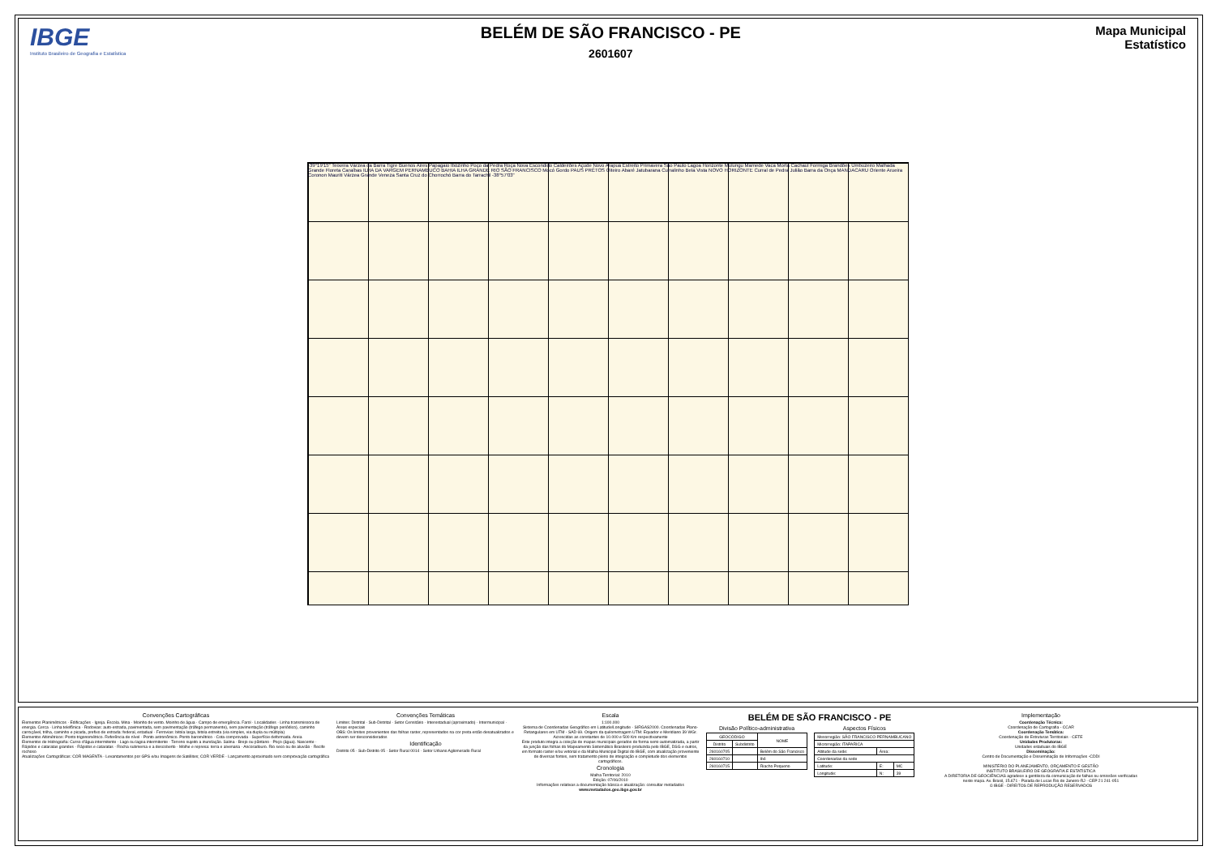IBGE
Instituto Brasileiro de Geografia e Estatística
BELÉM DE SÃO FRANCISCO - PE
2601607
Mapa Municipal
Estatístico
-39°19'15" Teixeira Várzea da Barra Tigre Buenos Aires Papagaio Ibózinho Poço da Pedra Roça Nova Escondido Caldeirões Açude Novo Arapuá Estreito Primavera São Paulo Lagoa Horizonte Mulungu Mamede Vaca Morta Cachaul Formiga Brandões Umbuzeiro Malhada Grande Floreta Caraíbas ILHA DA VARGEM PERNAMBUCO BAHIA ILHA GRANDE RIO SÃO FRANCISCO Mocó Gordo PAUS PRÊTOS Oiteiro Abaré Jatubarana Curralinho Bela Vista NOVO HORIZONTE Curral de Pedra Julião Barra da Onça MANDACARU Oriente Arueira Coronon Mauriti Várzea Grande Veneza Santa Cruz do Chorrochó Barra do Tarrachil -38°57'03"
Convenções Cartográficas
Elementos Planimétricos · Edificações · Igreja. Escola. Mina · Moinho de vento. Moinho de água · Campo de emergência. Farol · Localidades · Linha transmissora de energia. Cerca · Linha telefônica · Rodovias: auto-estrada, pavimentada, sem pavimentação (tráfego permanente), sem pavimentação (tráfego periódico), caminho carroçável, trilha, caminho e picada, prefixo de estrada: federal, estadual · Ferrovias: bitola larga, bitola estreita (via simples, via dupla ou múltipla)
Elementos Altimétricos: Ponto trigonométrico. Referência de nível · Ponto astronômico. Ponto barométrico · Cota comprovada · Superfície deformada. Areia
Elementos de Hidrografia: Curso d'água intermitente · Lago ou lagoa intermitente · Terreno sujeito a inundação. Salina · Brejo ou pântano · Poço (água). Nascente · Rápidos e cataratas grandes · Rápidos e cataratas · Rocha submersa e a descoberto · Molhe e represa: terra e alvenaria · Ancoradouro. Rio seco ou de aluvião · Recife rochoso
Atualizações Cartográficas: COR MAGENTA - Levantamentos por GPS e/ou Imagens de Satélites; COR VERDE - Lançamento aproximado sem comprovação cartográfica
Convenções Temáticas
Limites: Distrital · Sub-Distrital · Setor Censitário · Interestadual (aproximado) · Intermunicipal · Áreas especiais
OBS: Os limites provenientes das folhas raster, representados na cor preta estão desatualizados e devem ser desconsiderados
Identificação
Distrito 05 · Sub-Distrito 05 · Setor Rural 0014 · Setor Urbano Aglomerado Rural
Escala
1:100.000
Sistema de Coordenadas Geográfico em Latitude/Longitude - SIRGAS2000. Coordenadas Plano-Retangulares em UTM - SAD 69. Origem da quilometragem UTM: Equador e Meridiano 39 WGr. Acrescidas as constantes de 10.000 e 500 Km respectivamente
Este produto integra a coleção de mapas municipais gerados de forma semi-automatizada, a partir da junção das folhas do Mapeamento Sistemático Brasileiro produzida pelo IBGE, DSG e outros, em formato raster e/ou vetorial e da Malha Municipal Digital do IBGE, com atualização proveniente de diversas fontes, sem tratamento pleno de integração e completude dos elementos cartográficos.
Cronologia
Malha Territorial: 2010
Edição: 07/06/2010
Informações relativas a documentação básica e atualização: consultar metadados www.metadados.geo.ibge.gov.br
BELÉM DE SÃO FRANCISCO - PE
Divisão Político-administrativa
| GEOCÓDIGO | | NOME |
| --- | --- | --- |
| Distrito | Subdistrito | |
| 260160705 | | Belém do São Francisco |
| 260160710 | | Ibó |
| 260160715 | | Riacho Pequeno |
Aspectos Físicos
| Mesorregião: SÃO FRANCISCO PERNAMBUCANO | | |
| Microrregião: ITAPARICA | | |
| Altitude da sede: | Área: | |
| Coordenadas da sede | | |
| Latitude: | E: | MC |
| Longitude: | N: | 39 |
Implementação
Coordenação Técnica:
Coordenação de Cartografia - CCAR
Coordenação Temática:
Coordenação de Estruturas Territoriais - CETE
Unidades Produtoras:
Unidades estaduais do IBGE
Disseminação:
Centro de Documentação e Disseminação de Informações -CDDI
MINISTÉRIO DO PLANEJAMENTO, ORÇAMENTO E GESTÃO
INSTITUTO BRASILEIRO DE GEOGRAFIA E ESTATÍSTICA
A DIRETORIA DE GEOCIÊNCIAS agradece a gentileza da comunicação de falhas ou omissões verificadas neste mapa. Av. Brasil, 15.671 - Parada de Lucas Rio de Janeiro-RJ - CEP 21 241-051
© IBGE - DIREITOS DE REPRODUÇÃO RESERVADOS